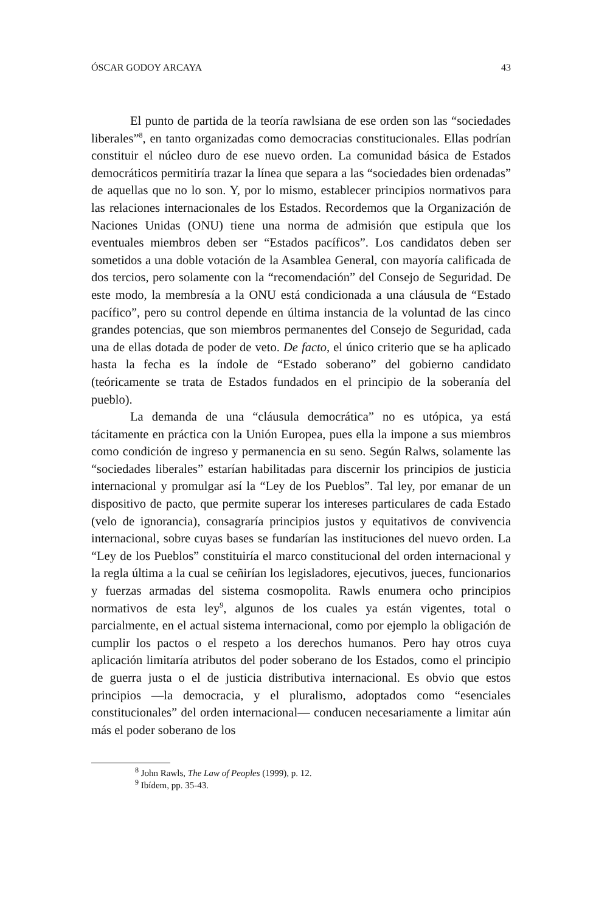ÓSCAR GODOY ARCAYA 43
El punto de partida de la teoría rawlsiana de ese orden son las “sociedades liberales”<sup>8</sup>, en tanto organizadas como democracias constitucionales. Ellas podrían constituir el núcleo duro de ese nuevo orden. La comunidad básica de Estados democráticos permitiría trazar la línea que separa a las “sociedades bien ordenadas” de aquellas que no lo son. Y, por lo mismo, establecer principios normativos para las relaciones internacionales de los Estados. Recordemos que la Organización de Naciones Unidas (ONU) tiene una norma de admisión que estipula que los eventuales miembros deben ser “Estados pacíficos”. Los candidatos deben ser sometidos a una doble votación de la Asamblea General, con mayoría calificada de dos tercios, pero solamente con la “recomendación” del Consejo de Seguridad. De este modo, la membresía a la ONU está condicionada a una cláusula de “Estado pacífico”, pero su control depende en última instancia de la voluntad de las cinco grandes potencias, que son miembros permanentes del Consejo de Seguridad, cada una de ellas dotada de poder de veto. De facto, el único criterio que se ha aplicado hasta la fecha es la índole de “Estado soberano” del gobierno candidato (teóricamente se trata de Estados fundados en el principio de la soberanía del pueblo).
La demanda de una “cláusula democrática” no es utópica, ya está tácitamente en práctica con la Unión Europea, pues ella la impone a sus miembros como condición de ingreso y permanencia en su seno. Según Ralws, solamente las “sociedades liberales” estarían habilitadas para discernir los principios de justicia internacional y promulgar así la “Ley de los Pueblos”. Tal ley, por emanar de un dispositivo de pacto, que permite superar los intereses particulares de cada Estado (velo de ignorancia), consagraría principios justos y equitativos de convivencia internacional, sobre cuyas bases se fundarían las instituciones del nuevo orden. La “Ley de los Pueblos” constituiría el marco constitucional del orden internacional y la regla última a la cual se ceñirían los legisladores, ejecutivos, jueces, funcionarios y fuerzas armadas del sistema cosmopolita. Rawls enumera ocho principios normativos de esta ley<sup>9</sup>, algunos de los cuales ya están vigentes, total o parcialmente, en el actual sistema internacional, como por ejemplo la obligación de cumplir los pactos o el respeto a los derechos humanos. Pero hay otros cuya aplicación limitaría atributos del poder soberano de los Estados, como el principio de guerra justa o el de justicia distributiva internacional. Es obvio que estos principios —la democracia, y el pluralismo, adoptados como “esenciales constitucionales” del orden internacional— conducen necesariamente a limitar aún más el poder soberano de los
<sup>8</sup> John Rawls, The Law of Peoples (1999), p. 12.
<sup>9</sup> Ibídem, pp. 35-43.